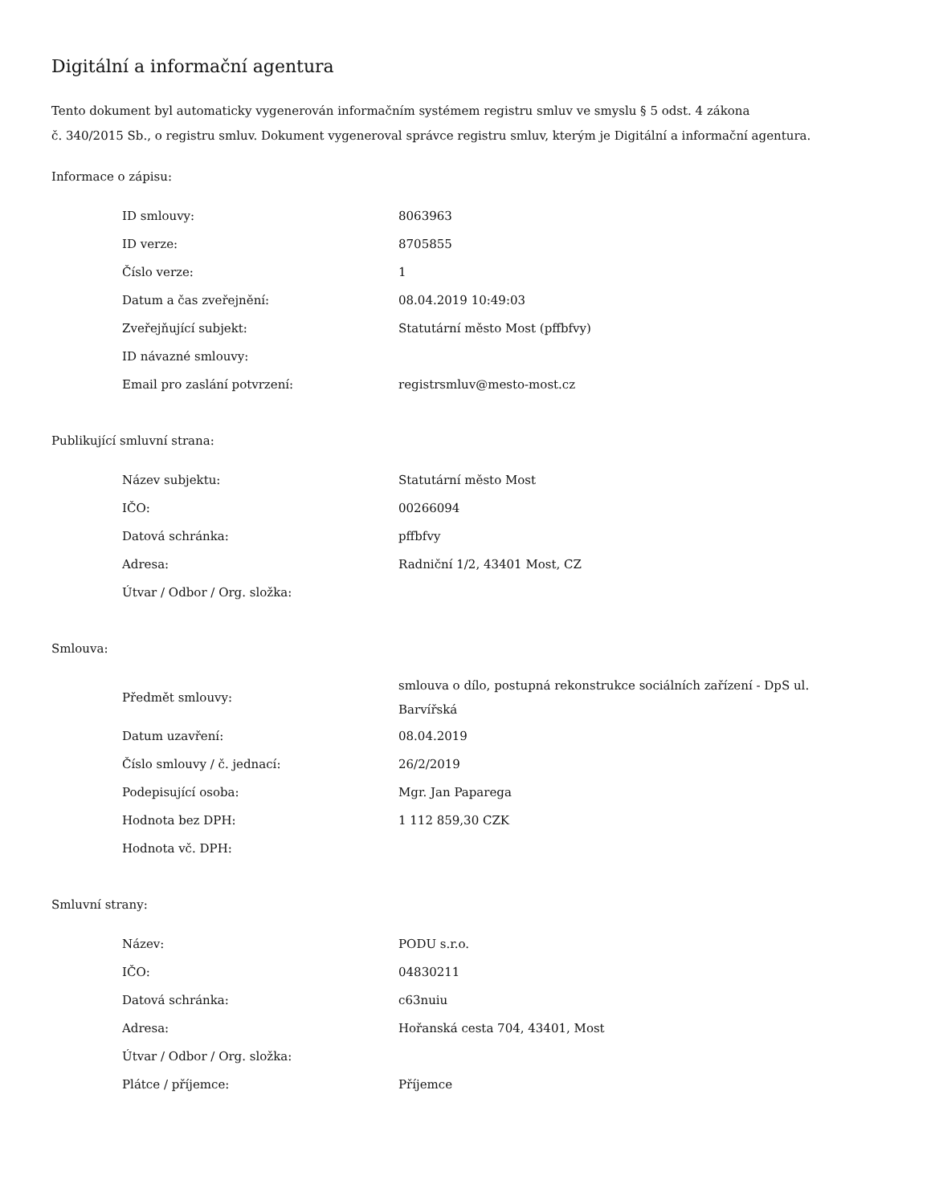Digitální a informační agentura
Tento dokument byl automaticky vygenerován informačním systémem registru smluv ve smyslu § 5 odst. 4 zákona
č. 340/2015 Sb., o registru smluv. Dokument vygeneroval správce registru smluv, kterým je Digitální a informační agentura.
Informace o zápisu:
| ID smlouvy: | 8063963 |
| ID verze: | 8705855 |
| Číslo verze: | 1 |
| Datum a čas zveřejnění: | 08.04.2019 10:49:03 |
| Zveřejňující subjekt: | Statutární město Most (pffbfvy) |
| ID návazné smlouvy: | |
| Email pro zaslání potvrzení: | registrsmluv@mesto-most.cz |
Publikující smluvní strana:
| Název subjektu: | Statutární město Most |
| IČO: | 00266094 |
| Datová schránka: | pffbfvy |
| Adresa: | Radniční 1/2, 43401 Most, CZ |
| Útvar / Odbor / Org. složka: | |
Smlouva:
| Předmět smlouvy: | smlouva o dílo, postupná rekonstrukce sociálních zařízení - DpS ul. Barvířská |
| Datum uzavření: | 08.04.2019 |
| Číslo smlouvy / č. jednací: | 26/2/2019 |
| Podepisující osoba: | Mgr. Jan Paparega |
| Hodnota bez DPH: | 1 112 859,30 CZK |
| Hodnota vč. DPH: | |
Smluvní strany:
| Název: | PODU s.r.o. |
| IČO: | 04830211 |
| Datová schránka: | c63nuiu |
| Adresa: | Hořanská cesta 704, 43401, Most |
| Útvar / Odbor / Org. složka: | |
| Plátce / příjemce: | Příjemce |